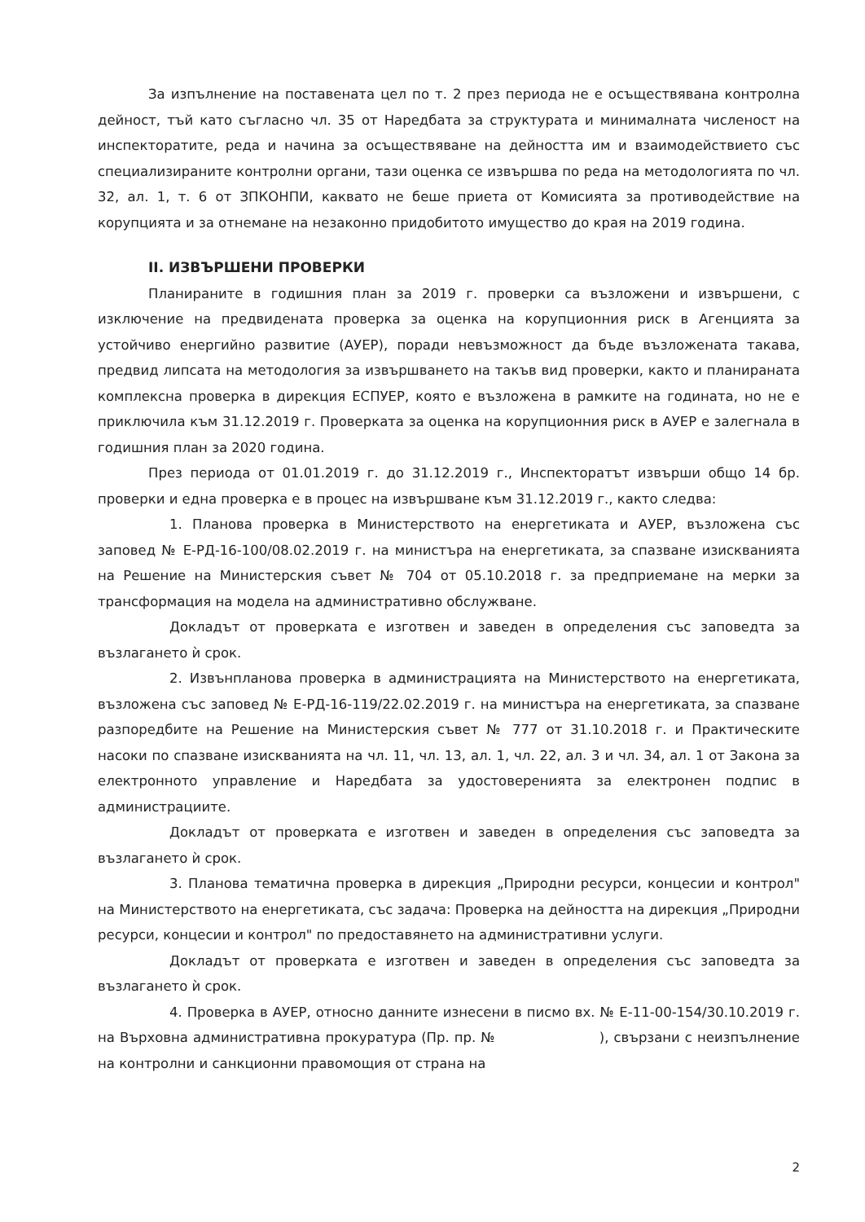За изпълнение на поставената цел по т. 2 през периода не е осъществявана контролна дейност, тъй като съгласно чл. 35 от Наредбата за структурата и минималната численост на инспекторатите, реда и начина за осъществяване на дейността им и взаимодействието със специализираните контролни органи, тази оценка се извършва по реда на методологията по чл. 32, ал. 1, т. 6 от ЗПКОНПИ, каквато не беше приета от Комисията за противодействие на корупцията и за отнемане на незаконно придобитото имущество до края на 2019 година.
II. ИЗВЪРШЕНИ ПРОВЕРКИ
Планираните в годишния план за 2019 г. проверки са възложени и извършени, с изключение на предвидената проверка за оценка на корупционния риск в Агенцията за устойчиво енергийно развитие (АУЕР), поради невъзможност да бъде възложената такава, предвид липсата на методология за извършването на такъв вид проверки, както и планираната комплексна проверка в дирекция ЕСПУЕР, която е възложена в рамките на годината, но не е приключила към 31.12.2019 г. Проверката за оценка на корупционния риск в АУЕР е залегнала в годишния план за 2020 година.
През периода от 01.01.2019 г. до 31.12.2019 г., Инспекторатът извърши общо 14 бр. проверки и една проверка е в процес на извършване към 31.12.2019 г., както следва:
1. Планова проверка в Министерството на енергетиката и АУЕР, възложена със заповед № Е-РД-16-100/08.02.2019 г. на министъра на енергетиката, за спазване изискванията на Решение на Министерския съвет № 704 от 05.10.2018 г. за предприемане на мерки за трансформация на модела на административно обслужване.
Докладът от проверката е изготвен и заведен в определения със заповедта за възлагането ѝ срок.
2. Извънпланова проверка в администрацията на Министерството на енергетиката, възложена със заповед № Е-РД-16-119/22.02.2019 г. на министъра на енергетиката, за спазване разпоредбите на Решение на Министерския съвет № 777 от 31.10.2018 г. и Практическите насоки по спазване изискванията на чл. 11, чл. 13, ал. 1, чл. 22, ал. 3 и чл. 34, ал. 1 от Закона за електронното управление и Наредбата за удостоверенията за електронен подпис в администрациите.
Докладът от проверката е изготвен и заведен в определения със заповедта за възлагането ѝ срок.
3. Планова тематична проверка в дирекция „Природни ресурси, концесии и контрол" на Министерството на енергетиката, със задача: Проверка на дейността на дирекция „Природни ресурси, концесии и контрол" по предоставянето на административни услуги.
Докладът от проверката е изготвен и заведен в определения със заповедта за възлагането ѝ срок.
4. Проверка в АУЕР, относно данните изнесени в писмо вх. № Е-11-00-154/30.10.2019 г. на Върховна административна прокуратура (Пр. пр. № ), свързани с неизпълнение на контролни и санкционни правомощия от страна на
2